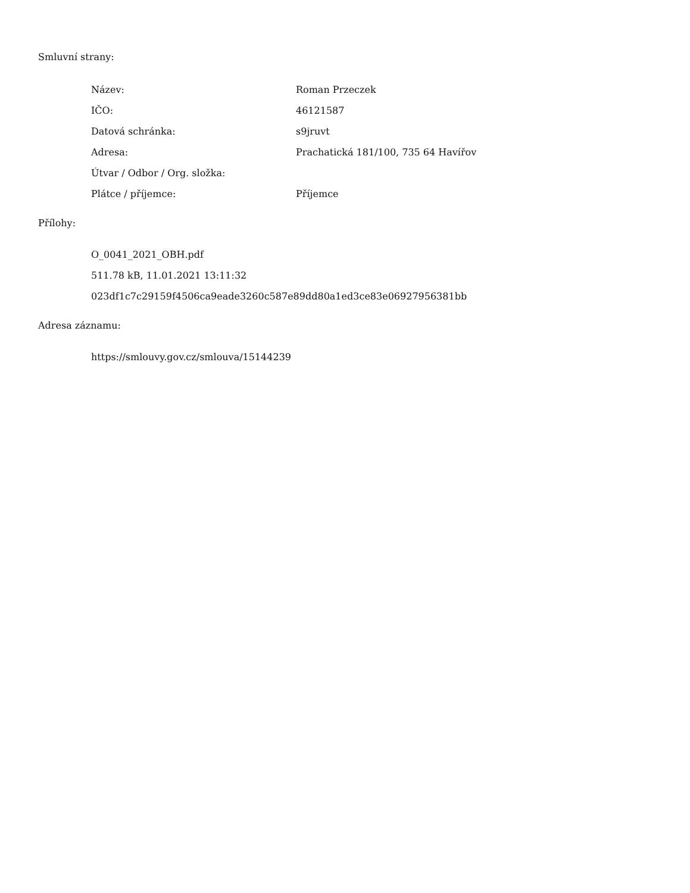Smluvní strany:
| Název: | Roman Przeczek |
| IČO: | 46121587 |
| Datová schránka: | s9jruvt |
| Adresa: | Prachatická 181/100, 735 64 Havířov |
| Útvar / Odbor / Org. složka: | |
| Plátce / příjemce: | Příjemce |
Přílohy:
O_0041_2021_OBH.pdf
511.78 kB, 11.01.2021 13:11:32
023df1c7c29159f4506ca9eade3260c587e89dd80a1ed3ce83e06927956381bb
Adresa záznamu:
https://smlouvy.gov.cz/smlouva/15144239